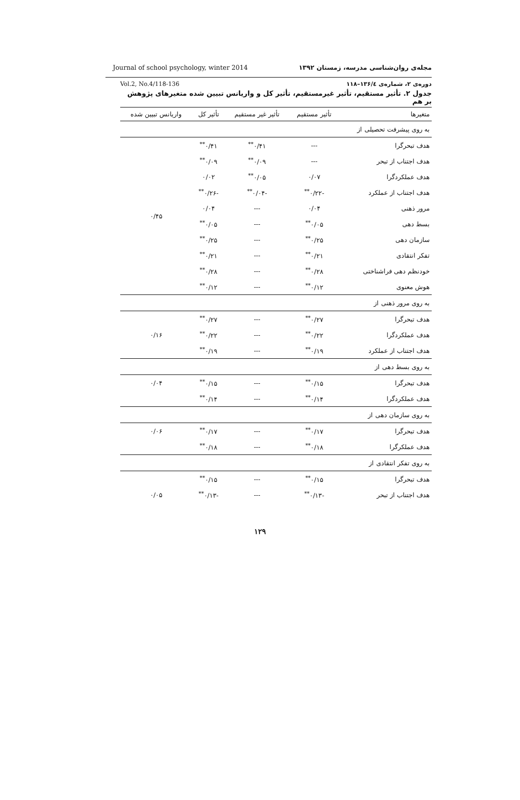Journal of school psychology, winter 2014 مجله‌ی روان‌شناسی مدرسه، زمستان ۱۳۹۲
Vol.2, No.4/118-136 دوره‌ی ۲، شماره‌ی ۱۳۶/٤–۱۱۸
جدول ۲. تأثیر مستقیم، تأثیر غیرمستقیم، تأثیر کل و واریانس تبیین شده متغیرهای پژوهش بر هم
| متغیرها | تأثیر مستقیم | تأثیر غیر مستقیم | تأثیر کل | واریانس تبیین شده |
| --- | --- | --- | --- | --- |
| به روی پیشرفت تحصیلی از | | | | |
| هدف تبحرگرا | --- | ۰/۴۱<sup>**</sup> | ۰/۴۱<sup>**</sup> | ۰/۴۵ |
| هدف اجتناب از تبحر | --- | ۰/۰۹<sup>**</sup> | ۰/۰۹<sup>**</sup> | |
| هدف عملکردگرا | ۰/۰۷ | ۰/۰۵<sup>**</sup> | ۰/۰۲ | |
| هدف اجتناب از عملکرد | -۰/۲۲<sup>**</sup> | -۰/۰۴<sup>**</sup> | -۰/۲۶<sup>**</sup> | |
| مرور ذهنی | ۰/۰۴ | --- | ۰/۰۴ | |
| بسط دهی | ۰/۰۵<sup>**</sup> | --- | ۰/۰۵<sup>**</sup> | |
| سازمان دهی | ۰/۲۵<sup>**</sup> | --- | ۰/۲۵<sup>**</sup> | |
| تفکر انتقادی | ۰/۲۱<sup>**</sup> | --- | ۰/۲۱<sup>**</sup> | |
| خودنظم دهی فراشناختی | ۰/۲۸<sup>**</sup> | --- | ۰/۲۸<sup>**</sup> | |
| هوش معنوی | ۰/۱۲<sup>**</sup> | --- | ۰/۱۲<sup>**</sup> | |
| به روی مرور ذهنی از | | | | |
| هدف تبحرگرا | ۰/۲۷<sup>**</sup> | --- | ۰/۲۷<sup>**</sup> | ۰/۱۶ |
| هدف عملکردگرا | ۰/۲۲<sup>**</sup> | --- | ۰/۲۲<sup>**</sup> | |
| هدف اجتناب از عملکرد | ۰/۱۹<sup>**</sup> | --- | ۰/۱۹<sup>**</sup> | |
| به روی بسط دهی از | | | | |
| هدف تبحرگرا | ۰/۱۵<sup>**</sup> | --- | ۰/۱۵<sup>**</sup> | ۰/۰۴ |
| هدف عملکردگرا | ۰/۱۴<sup>**</sup> | --- | ۰/۱۴<sup>**</sup> | |
| به روی سازمان دهی از | | | | |
| هدف تبحرگرا | ۰/۱۷<sup>**</sup> | --- | ۰/۱۷<sup>**</sup> | ۰/۰۶ |
| هدف عملکرگرا | ۰/۱۸<sup>**</sup> | --- | ۰/۱۸<sup>**</sup> | |
| به روی تفکر انتقادی از | | | | |
| هدف تبحرگرا | ۰/۱۵<sup>**</sup> | --- | ۰/۱۵<sup>**</sup> | |
| هدف اجتناب از تبحر | -۰/۱۳<sup>**</sup> | --- | -۰/۱۳<sup>**</sup> | ۰/۰۵ |
۱۲۹